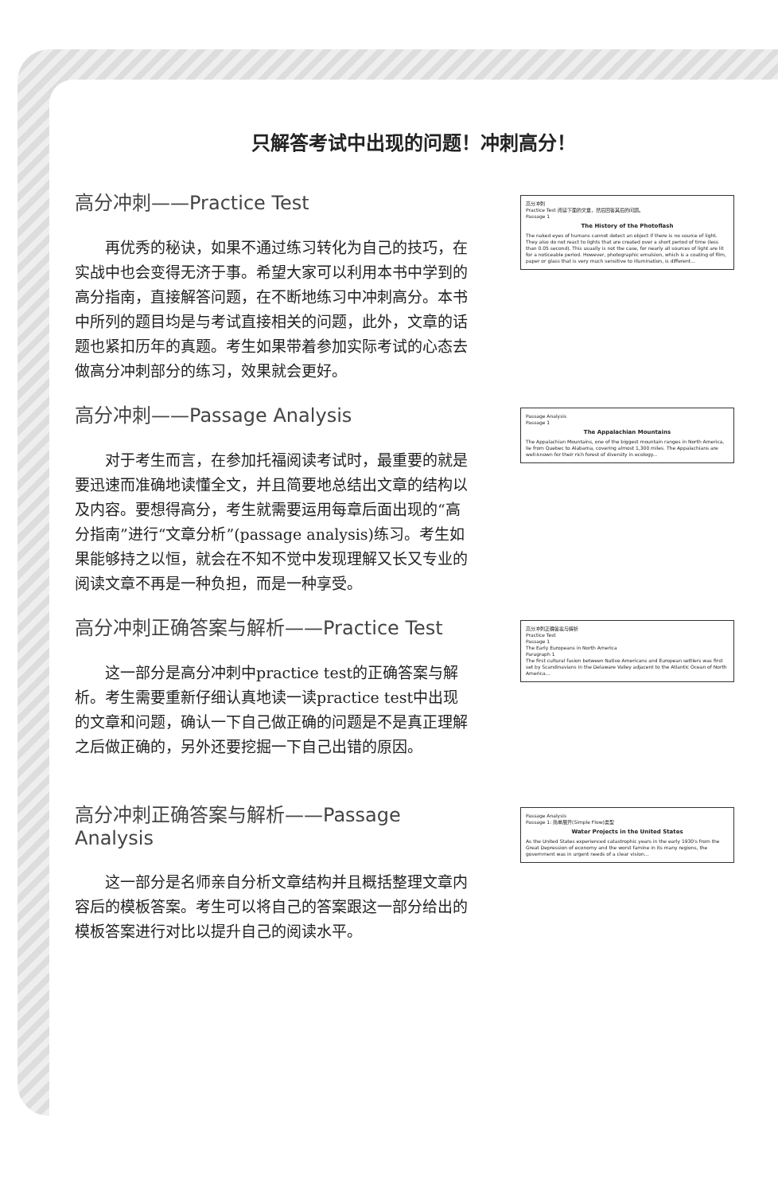只解答考试中出现的问题！冲刺高分！
高分冲刺——Practice Test
再优秀的秘诀，如果不通过练习转化为自己的技巧，在实战中也会变得无济于事。希望大家可以利用本书中学到的高分指南，直接解答问题，在不断地练习中冲刺高分。本书中所列的题目均是与考试直接相关的问题，此外，文章的话题也紧扣历年的真题。考生如果带着参加实际考试的心态去做高分冲刺部分的练习，效果就会更好。
高分冲刺
Practice Test 阅读下面的文章，然后回答其后的问题。
Passage 1
The History of the Photoflash
The naked eyes of humans cannot detect an object if there is no source of light. They also do not react to lights that are created over a short period of time (less than 0.05 second). This usually is not the case, for nearly all sources of light are lit for a noticeable period. However, photographic emulsion, which is a coating of film, paper or glass that is very much sensitive to illumination, is different...
高分冲刺——Passage Analysis
对于考生而言，在参加托福阅读考试时，最重要的就是要迅速而准确地读懂全文，并且简要地总结出文章的结构以及内容。要想得高分，考生就需要运用每章后面出现的“高分指南”进行“文章分析”(passage analysis)练习。考生如果能够持之以恒，就会在不知不觉中发现理解又长又专业的阅读文章不再是一种负担，而是一种享受。
Passage Analysis
Passage 1
The Appalachian Mountains
The Appalachian Mountains, one of the biggest mountain ranges in North America, lie from Quebec to Alabama, covering almost 1,300 miles. The Appalachians are well-known for their rich forest of diversity in ecology...
高分冲刺正确答案与解析——Practice Test
这一部分是高分冲刺中practice test的正确答案与解析。考生需要重新仔细认真地读一读practice test中出现的文章和问题，确认一下自己做正确的问题是不是真正理解之后做正确的，另外还要挖掘一下自己出错的原因。
高分冲刺正确答案与解析
Practice Test
Passage 1
The Early Europeans in North America
Paragraph 1
The first cultural fusion between Native Americans and European settlers was first set by Scandinavians in the Delaware Valley adjacent to the Atlantic Ocean of North America...
高分冲刺正确答案与解析——Passage Analysis
这一部分是名师亲自分析文章结构并且概括整理文章内容后的模板答案。考生可以将自己的答案跟这一部分给出的模板答案进行对比以提升自己的阅读水平。
Passage Analysis
Passage 1: 简单展开(Simple Flow)类型
Water Projects in the United States
As the United States experienced catastrophic years in the early 1930's from the Great Depression of economy and the worst famine in its many regions, the government was in urgent needs of a clear vision...